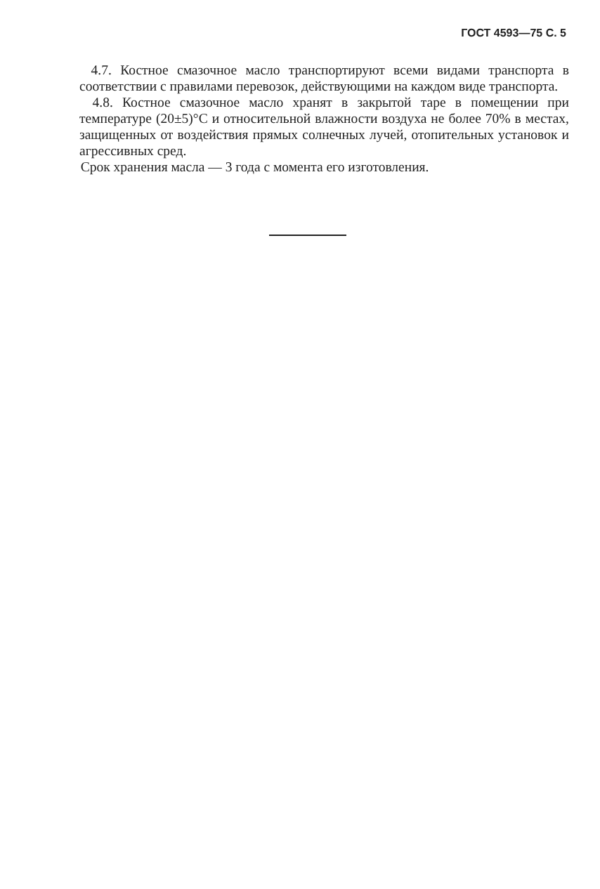ГОСТ 4593—75 С. 5
4.7. Костное смазочное масло транспортируют всеми видами транспорта в соответствии с правилами перевозок, действующими на каждом виде транспорта.
4.8. Костное смазочное масло хранят в закрытой таре в помещении при температуре (20±5)°С и относительной влажности воздуха не более 70% в местах, защищенных от воздействия прямых солнечных лучей, отопительных установок и агрессивных сред.
Срок хранения масла — 3 года с момента его изготовления.